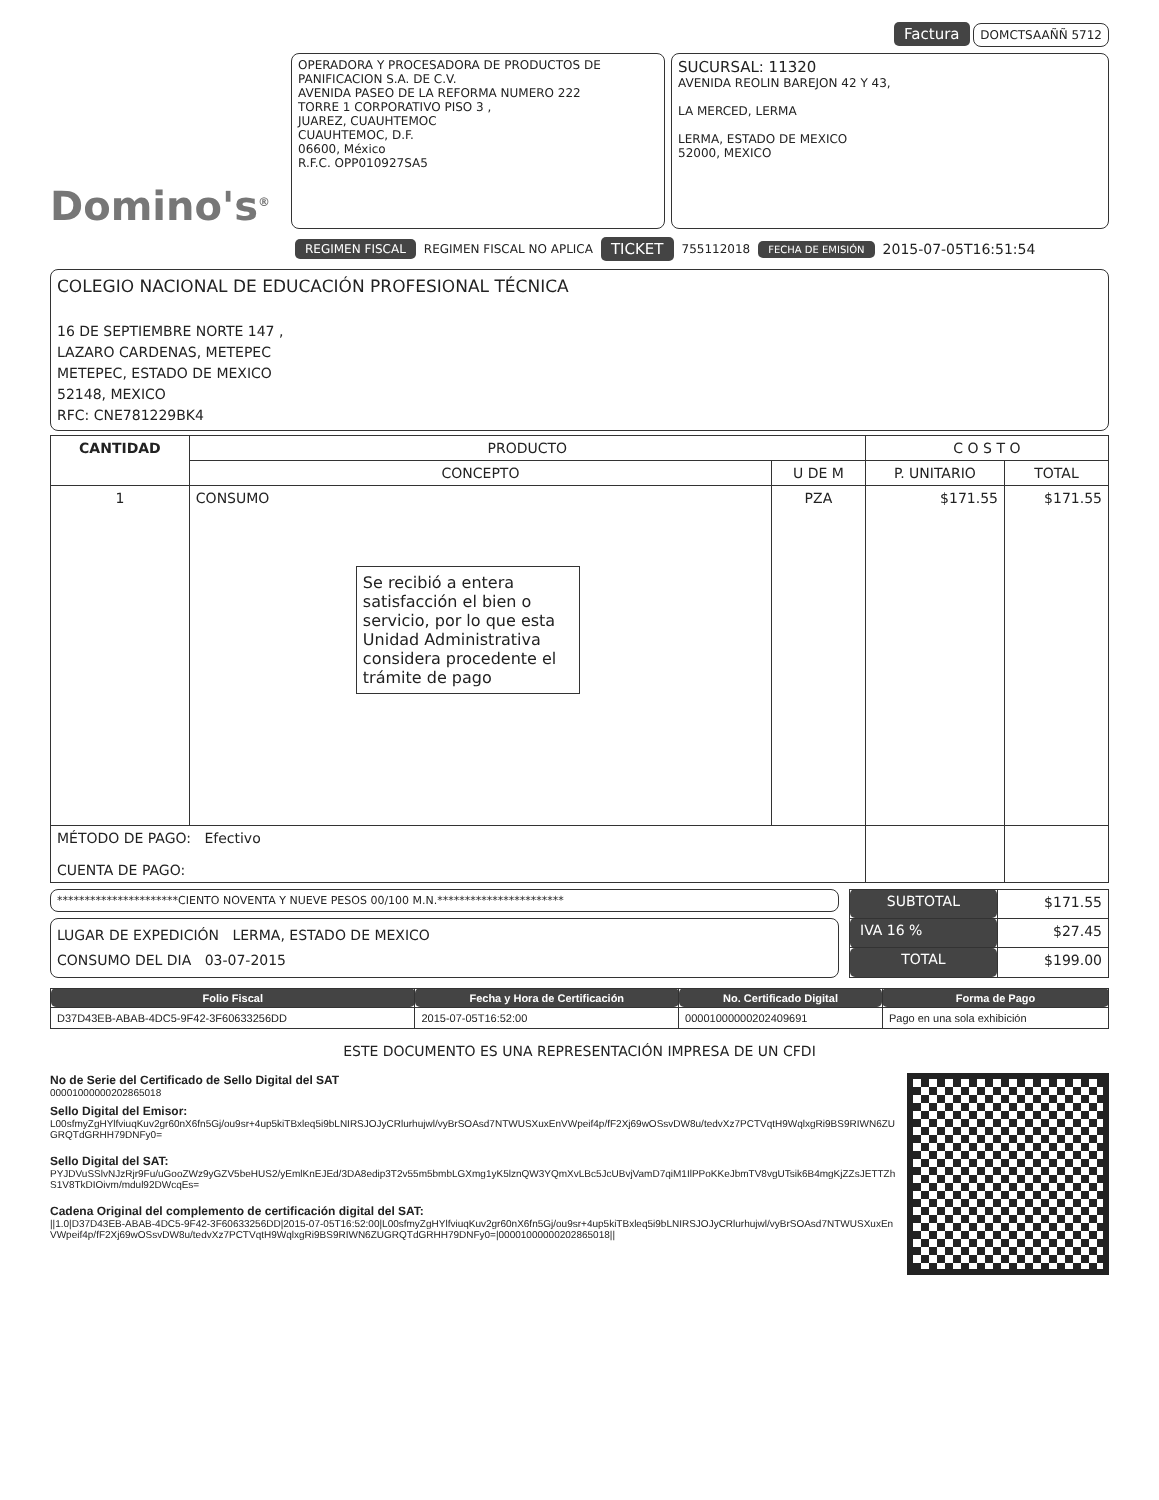Factura DOMCTSAAÑÑ 5712
Domino's<sup>®</sup>
OPERADORA Y PROCESADORA DE PRODUCTOS DE PANIFICACION S.A. DE C.V.
AVENIDA PASEO DE LA REFORMA NUMERO 222
TORRE 1 CORPORATIVO PISO 3 ,
JUAREZ, CUAUHTEMOC
CUAUHTEMOC, D.F.
06600, México
R.F.C. OPP010927SA5
SUCURSAL: 11320
AVENIDA REOLIN BAREJON 42 Y 43,
LA MERCED, LERMA
LERMA, ESTADO DE MEXICO
52000, MEXICO
REGIMEN FISCAL REGIMEN FISCAL NO APLICA TICKET 755112018 FECHA DE EMISIÓN 2015-07-05T16:51:54
COLEGIO NACIONAL DE EDUCACIÓN PROFESIONAL TÉCNICA
16 DE SEPTIEMBRE NORTE 147 ,
LAZARO CARDENAS, METEPEC
METEPEC, ESTADO DE MEXICO
52148, MEXICO
RFC: CNE781229BK4
| CANTIDAD | PRODUCTO | | C O S T O | |
| --- | --- | --- | --- | --- |
| | CONCEPTO | U DE M | P. UNITARIO | TOTAL |
| 1 | CONSUMO Se recibió a entera satisfacción el bien o servicio, por lo que esta Unidad Administrativa considera procedente el trámite de pago | PZA | $171.55 | $171.55 |
| MÉTODO DE PAGO: Efectivo CUENTA DE PAGO: | | | | |
**********************CIENTO NOVENTA Y NUEVE PESOS 00/100 M.N.***********************
LUGAR DE EXPEDICIÓN LERMA, ESTADO DE MEXICO
CONSUMO DEL DIA 03-07-2015
| SUBTOTAL | $171.55 |
| IVA 16 % | $27.45 |
| TOTAL | $199.00 |
| Folio Fiscal | Fecha y Hora de Certificación | No. Certificado Digital | Forma de Pago |
| --- | --- | --- | --- |
| D37D43EB-ABAB-4DC5-9F42-3F60633256DD | 2015-07-05T16:52:00 | 00001000000202409691 | Pago en una sola exhibición |
ESTE DOCUMENTO ES UNA REPRESENTACIÓN IMPRESA DE UN CFDI
No de Serie del Certificado de Sello Digital del SAT
00001000000202865018
Sello Digital del Emisor:
L00sfmyZgHYlfviuqKuv2gr60nX6fn5Gj/ou9sr+4up5kiTBxleq5i9bLNIRSJOJyCRlurhujwl/vyBrSOAsd7NTWUSXuxEnVWpeif4p/fF2Xj69wOSsvDW8u/tedvXz7PCTVqtH9WqlxgRi9BS9RIWN6ZUGRQTdGRHH79DNFy0=
Sello Digital del SAT:
PYJDVuSSlvNJzRjr9Fu/uGooZWz9yGZV5beHUS2/yEmlKnEJEd/3DA8edip3T2v55m5bmbLGXmg1yK5lznQW3YQmXvLBc5JcUBvjVamD7qiM1IlPPoKKeJbmTV8vgUTsik6B4mgKjZZsJETTZhS1V8TkDIOivm/mdul92DWcqEs=
Cadena Original del complemento de certificación digital del SAT:
||1.0|D37D43EB-ABAB-4DC5-9F42-3F60633256DD|2015-07-05T16:52:00|L00sfmyZgHYlfviuqKuv2gr60nX6fn5Gj/ou9sr+4up5kiTBxleq5i9bLNIRSJOJyCRlurhujwl/vyBrSOAsd7NTWUSXuxEnVWpeif4p/fF2Xj69wOSsvDW8u/tedvXz7PCTVqtH9WqlxgRi9BS9RIWN6ZUGRQTdGRHH79DNFy0=|00001000000202865018||